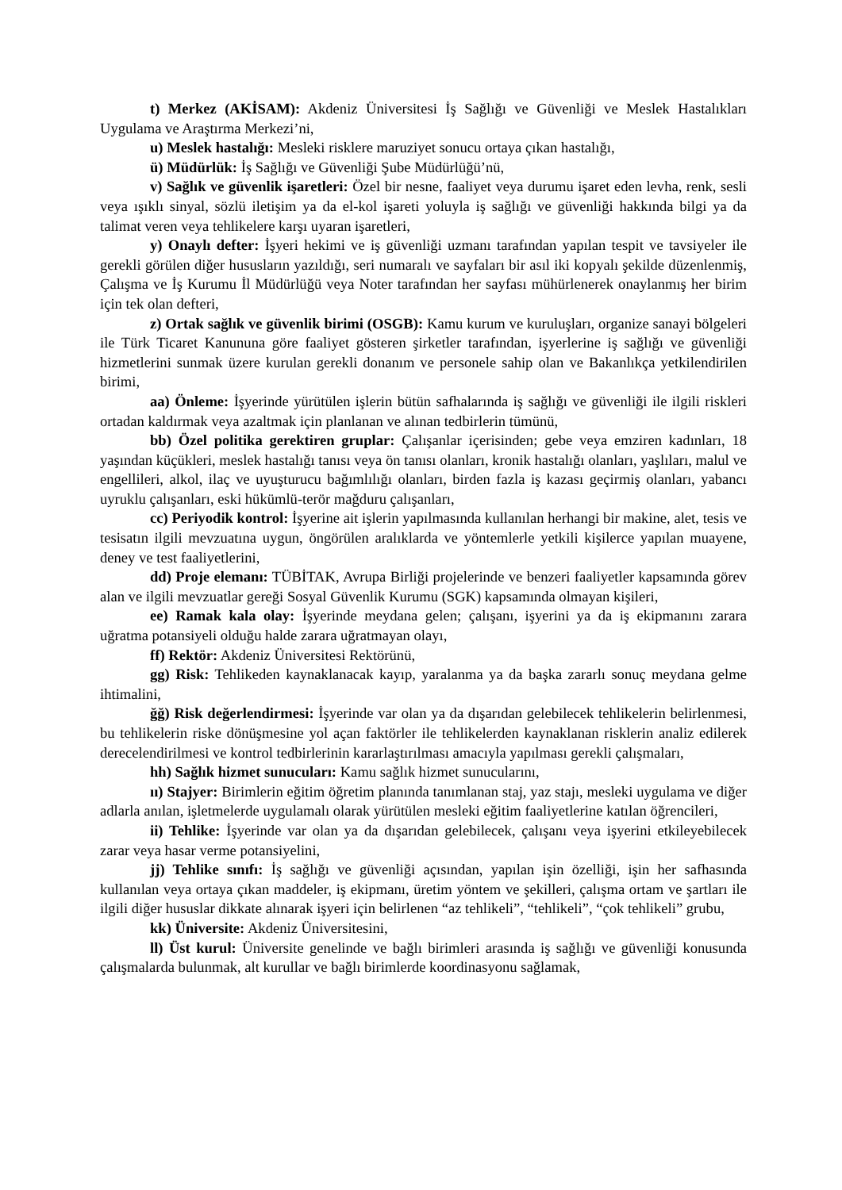t) Merkez (AKİSAM): Akdeniz Üniversitesi İş Sağlığı ve Güvenliği ve Meslek Hastalıkları Uygulama ve Araştırma Merkezi’ni,
u) Meslek hastalığı: Mesleki risklere maruziyet sonucu ortaya çıkan hastalığı,
ü) Müdürlük: İş Sağlığı ve Güvenliği Şube Müdürlüğü’nü,
v) Sağlık ve güvenlik işaretleri: Özel bir nesne, faaliyet veya durumu işaret eden levha, renk, sesli veya ışıklı sinyal, sözlü iletişim ya da el-kol işareti yoluyla iş sağlığı ve güvenliği hakkında bilgi ya da talimat veren veya tehlikelere karşı uyaran işaretleri,
y) Onaylı defter: İşyeri hekimi ve iş güvenliği uzmanı tarafından yapılan tespit ve tavsiyeler ile gerekli görülen diğer hususların yazıldığı, seri numaralı ve sayfaları bir asıl iki kopyalı şekilde düzenlenmiş, Çalışma ve İş Kurumu İl Müdürlüğü veya Noter tarafından her sayfası mühürlenerek onaylanmış her birim için tek olan defteri,
z) Ortak sağlık ve güvenlik birimi (OSGB): Kamu kurum ve kuruluşları, organize sanayi bölgeleri ile Türk Ticaret Kanununa göre faaliyet gösteren şirketler tarafından, işyerlerine iş sağlığı ve güvenliği hizmetlerini sunmak üzere kurulan gerekli donanım ve personele sahip olan ve Bakanlıkça yetkilendirilen birimi,
aa) Önleme: İşyerinde yürütülen işlerin bütün safhalarında iş sağlığı ve güvenliği ile ilgili riskleri ortadan kaldırmak veya azaltmak için planlanan ve alınan tedbirlerin tümünü,
bb) Özel politika gerektiren gruplar: Çalışanlar içerisinden; gebe veya emziren kadınları, 18 yaşından küçükleri, meslek hastalığı tanısı veya ön tanısı olanları, kronik hastalığı olanları, yaşlıları, malul ve engellileri, alkol, ilaç ve uyuşturucu bağımlılığı olanları, birden fazla iş kazası geçirmiş olanları, yabancı uyruklu çalışanları, eski hükümlü-terör mağduru çalışanları,
cc) Periyodik kontrol: İşyerine ait işlerin yapılmasında kullanılan herhangi bir makine, alet, tesis ve tesisatın ilgili mevzuatına uygun, öngörülen aralıklarda ve yöntemlerle yetkili kişilerce yapılan muayene, deney ve test faaliyetlerini,
dd) Proje elemanı: TÜBİTAK, Avrupa Birliği projelerinde ve benzeri faaliyetler kapsamında görev alan ve ilgili mevzuatlar gereği Sosyal Güvenlik Kurumu (SGK) kapsamında olmayan kişileri,
ee) Ramak kala olay: İşyerinde meydana gelen; çalışanı, işyerini ya da iş ekipmanını zarara uğratma potansiyeli olduğu halde zarara uğratmayan olayı,
ff) Rektör: Akdeniz Üniversitesi Rektörünü,
gg) Risk: Tehlikeden kaynaklanacak kayıp, yaralanma ya da başka zararlı sonuç meydana gelme ihtimalini,
ğğ) Risk değerlendirmesi: İşyerinde var olan ya da dışarıdan gelebilecek tehlikelerin belirlenmesi, bu tehlikelerin riske dönüşmesine yol açan faktörler ile tehlikelerden kaynaklanan risklerin analiz edilerek derecelendirilmesi ve kontrol tedbirlerinin kararlaştırılması amacıyla yapılması gerekli çalışmaları,
hh) Sağlık hizmet sunucuları: Kamu sağlık hizmet sunucularını,
ıı) Stajyer: Birimlerin eğitim öğretim planında tanımlanan staj, yaz stajı, mesleki uygulama ve diğer adlarla anılan, işletmelerde uygulamalı olarak yürütülen mesleki eğitim faaliyetlerine katılan öğrencileri,
ii) Tehlike: İşyerinde var olan ya da dışarıdan gelebilecek, çalışanı veya işyerini etkileyebilecek zarar veya hasar verme potansiyelini,
jj) Tehlike sınıfı: İş sağlığı ve güvenliği açısından, yapılan işin özelliği, işin her safhasında kullanılan veya ortaya çıkan maddeler, iş ekipmanı, üretim yöntem ve şekilleri, çalışma ortam ve şartları ile ilgili diğer hususlar dikkate alınarak işyeri için belirlenen “az tehlikeli”, “tehlikeli”, “çok tehlikeli” grubu,
kk) Üniversite: Akdeniz Üniversitesini,
ll) Üst kurul: Üniversite genelinde ve bağlı birimleri arasında iş sağlığı ve güvenliği konusunda çalışmalarda bulunmak, alt kurullar ve bağlı birimlerde koordinasyonu sağlamak,